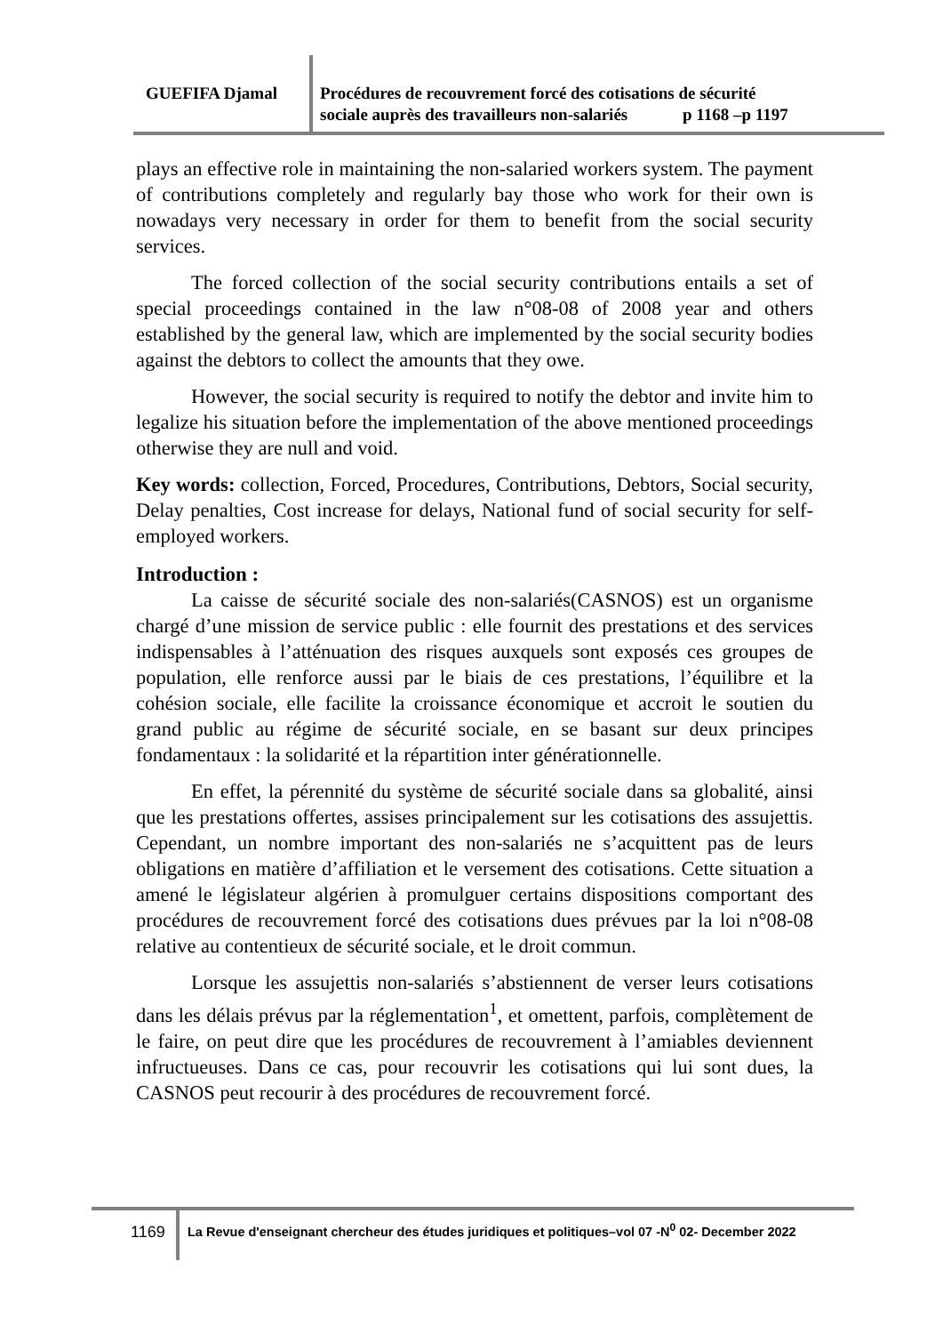GUEFIFA Djamal
Procédures de recouvrement forcé des cotisations de sécurité
sociale auprès des travailleurs non-salariés p 1168 –p 1197
plays an effective role in maintaining the non-salaried workers system. The payment of contributions completely and regularly bay those who work for their own is nowadays very necessary in order for them to benefit from the social security services.
The forced collection of the social security contributions entails a set of special proceedings contained in the law n°08-08 of 2008 year and others established by the general law, which are implemented by the social security bodies against the debtors to collect the amounts that they owe.
However, the social security is required to notify the debtor and invite him to legalize his situation before the implementation of the above mentioned proceedings otherwise they are null and void.
Key words: collection, Forced, Procedures, Contributions, Debtors, Social security, Delay penalties, Cost increase for delays, National fund of social security for self-employed workers.
Introduction :
La caisse de sécurité sociale des non-salariés(CASNOS) est un organisme chargé d’une mission de service public : elle fournit des prestations et des services indispensables à l’atténuation des risques auxquels sont exposés ces groupes de population, elle renforce aussi par le biais de ces prestations, l’équilibre et la cohésion sociale, elle facilite la croissance économique et accroit le soutien du grand public au régime de sécurité sociale, en se basant sur deux principes fondamentaux : la solidarité et la répartition inter générationnelle.
En effet, la pérennité du système de sécurité sociale dans sa globalité, ainsi que les prestations offertes, assises principalement sur les cotisations des assujettis. Cependant, un nombre important des non-salariés ne s’acquittent pas de leurs obligations en matière d’affiliation et le versement des cotisations. Cette situation a amené le législateur algérien à promulguer certains dispositions comportant des procédures de recouvrement forcé des cotisations dues prévues par la loi n°08-08 relative au contentieux de sécurité sociale, et le droit commun.
Lorsque les assujettis non-salariés s’abstiennent de verser leurs cotisations dans les délais prévus par la réglementation<sup>1</sup>, et omettent, parfois, complètement de le faire, on peut dire que les procédures de recouvrement à l’amiables deviennent infructueuses. Dans ce cas, pour recouvrir les cotisations qui lui sont dues, la CASNOS peut recourir à des procédures de recouvrement forcé.
1169
La Revue d'enseignant chercheur des études juridiques et politiques–vol 07 -N<sup>0</sup> 02- December 2022